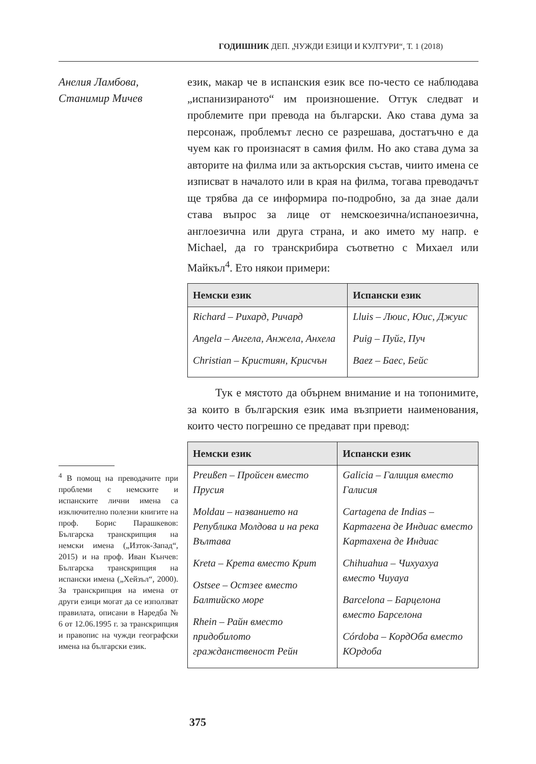ГОДИШНИК ДЕП. „ЧУЖДИ ЕЗИЦИ И КУЛТУРИ“, Т. 1 (2018)
Анелия Ламбова,
Станимир Мичев
<sup>4</sup> В помощ на преводачите при проблеми с немските и испанските лични имена са изключително полезни книгите на проф. Борис Парашкевов: Българска транскрипция на немски имена („Изток-Запад“, 2015) и на проф. Иван Кънчев: Българска транскрипция на испански имена („Хейзъл“, 2000). За транскрипция на имена от други езици могат да се използват правилата, описани в Наредба № 6 от 12.06.1995 г. за транскрипция и правопис на чужди географски имена на български език.
език, макар че в испанския език все по-често се наблюдава „испанизираното“ им произношение. Оттук следват и проблемите при превода на български. Ако става дума за персонаж, проблемът лесно се разрешава, достатъчно е да чуем как го произнасят в самия филм. Но ако става дума за авторите на филма или за актьорския състав, чиито имена се изписват в началото или в края на филма, тогава преводачът ще трябва да се информира по-подробно, за да знае дали става въпрос за лице от немскоезична/испаноезична, англоезична или друга страна, и ако името му напр. е Michael, да го транскрибира съответно с Михаел или Майкъл<sup>4</sup>. Ето някои примери:
| Немски език | Испански език |
| --- | --- |
| Richard – Рихард, Ричард Angela – Ангела, Анжела, Анхела Christian – Кристиян, Крисчън | Lluis – Люис, Юис, Джуис Puig – Пуйг, Пуч Baez – Баес, Бейс |
Тук е мястото да обърнем внимание и на топонимите, за които в българския език има възприети наименования, които често погрешно се предават при превод:
| Немски език | Испански език |
| --- | --- |
| Preußen – Пройсен вместо Прусия Moldau – названието на Република Молдова и на река Вълтава Kreta – Крета вместо Крит Ostsee – Остзее вместо Балтийско море Rhein – Райн вместо придобилото гражданственост Рейн | Galicia – Галиция вместо Галисия Cartagena de Indias – Картагена де Индиас вместо Картахена де Индиас Chihuahua – Чихуахуа вместо Чиуауа Barcelona – Барцелона вместо Барселона Córdoba – КордОба вместо КОрдоба |
375